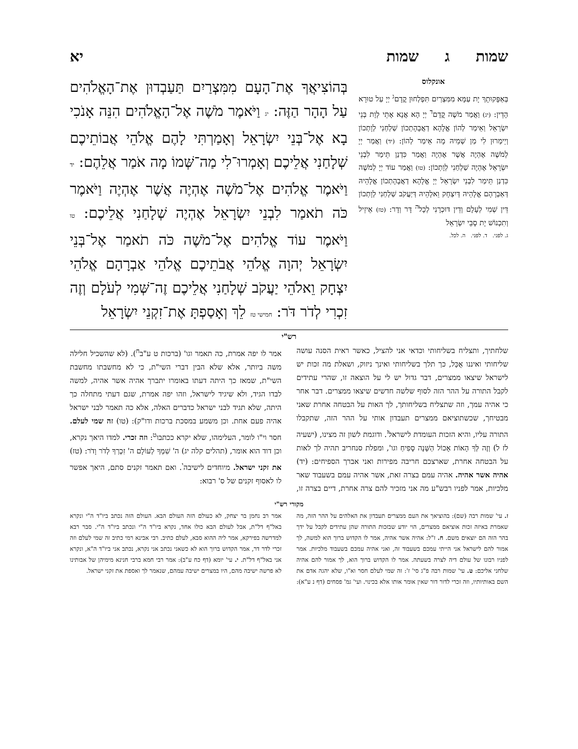שמות ג שמות יא
אונקלוס
בְּאַפָּקוּתָךְ יָת עַמָּא מִמִּצְרַיִם תִּפְלְחוּן קֳדָם<sup>ג</sup> יְיָ עַל טוּרָא הָדֵין: (יג) וַאֲמַר מֹשֶׁה קֳדָם<sup>ד</sup> יְיָ הָא אֲנָא אָתֵי לְוָת בְּנֵי יִשְׂרָאֵל וְאֵימַר לְהוֹן אֱלָהָא דַאֲבָהָתְכוֹן שַׁלְחַנִי לְוָתְכוֹן וְיֵימְרוּן לִי מַן שְׁמֵיהּ מָה אֵימַר לְהוֹן: (יד) וַאֲמַר יְיָ לְמֹשֶׁה אֶהְיֶה אֲשֶׁר אֶהְיֶה וַאֲמַר כִּדְנַן תֵּימַר לִבְנֵי יִשְׂרָאֵל אֶהְיֶה שַׁלְחַנִי לְוָתְכוֹן: (טו) וַאֲמַר עוֹד יְיָ לְמֹשֶׁה כִּדְנַן תֵּימַר לִבְנֵי יִשְׂרָאֵל יְיָ אֱלָהָא דַאֲבָהָתְכוֹן אֱלָהֵיהּ דְּאַבְרָהָם אֱלָהֵיהּ דְּיִצְחָק וֵאלָהֵיהּ דְּיַעֲקֹב שַׁלְחַנִי לְוָתְכוֹן דֵּין שְׁמִי לְעָלָם וְדֵין דּוּכְרָנִי לְכָל<sup>ה</sup> דָּר וְדָר: (טז) אֵיזֵיל וְתִכְנוֹשׁ יָת סָבֵי יִשְׂרָאֵל
ג. לפני. ד. לפני. ה. לכל.
בְּהוֹצִיאֲךָ אֶת־הָעָם מִמִּצְרַיִם תַּעַבְדוּן אֶת־הָאֱלֹהִים עַל הָהָר הַזֶּה: יג וַיֹּאמֶר מֹשֶׁה אֶל־הָאֱלֹהִים הִנֵּה אָנֹכִי בָא אֶל־בְּנֵי יִשְׂרָאֵל וְאָמַרְתִּי לָהֶם אֱלֹהֵי אֲבוֹתֵיכֶם שְׁלָחַנִי אֲלֵיכֶם וְאָמְרוּ־לִי מַה־שְּׁמוֹ מָה אֹמַר אֲלֵהֶם: יד וַיֹּאמֶר אֱלֹהִים אֶל־מֹשֶׁה אֶהְיֶה אֲשֶׁר אֶהְיֶה וַיֹּאמֶר כֹּה תֹאמַר לִבְנֵי יִשְׂרָאֵל אֶהְיֶה שְׁלָחַנִי אֲלֵיכֶם: טו וַיֹּאמֶר עוֹד אֱלֹהִים אֶל־מֹשֶׁה כֹּה תֹאמַר אֶל־בְּנֵי יִשְׂרָאֵל יְהוָה אֱלֹהֵי אֲבֹתֵיכֶם אֱלֹהֵי אַבְרָהָם אֱלֹהֵי יִצְחָק וֵאלֹהֵי יַעֲקֹב שְׁלָחַנִי אֲלֵיכֶם זֶה־שְּׁמִי לְעֹלָם וְזֶה זִכְרִי לְדֹר דֹּר: חמישי טז לֵךְ וְאָסַפְתָּ אֶת־זִקְנֵי יִשְׂרָאֵל
רש"י
שלחתיך, ותצליח בשליחותי וכדאי אני להציל, כאשר ראית הסנה עושה שליחותי ואיננו אֻכָּל, כך תלך בשליחותי ואינך ניזוק, ושאלת מה זכות יש לישראל שיצאו ממצרים, דבר גדול יש לי על הוצאה זו, שהרי עתידים לקבל התורה על ההר הזה לסוף שלשה חדשים שיצאו ממצרים. דבר אחר כי אהיה עמך, וזה שתצליח בשליחותך, לך האות על הבטחה אחרת שאני מבטיחך, שכשתוציאם ממצרים תעבדון אותי על ההר הזה, שתקבלו התורה עליו, והיא הזכות העומדת לישראל<sup>ז</sup>. ודוגמת לשון זה מצינו, (ישעיה לז ל) וְזֶה לְּךָ הָאוֹת אָכוֹל הַשָּׁנָה סָפִיחַ וגו', ומפלת סנחריב תהיה לך לאות על הבטחה אחרת, שארצכם חריבה מפירות ואני אברך הספיחים: (יד) אהיה אשר אהיה. אהיה עמם בצרה זאת, אשר אהיה עמם בשעבוד שאר מלכיות, אמר לפניו רבש"ע מה אני מזכיר להם צרה אחרת, דיים בצרה זו, אמר לו יפה אמרת, כה תאמר וגו' (ברכות ט ע"ב<sup>ח</sup>). (לא שהשכיל חלילה משה ביותר, אלא שלא הבין דברי השי"ת, כי לא מחשבתו מחשבת השי"ת, שמאז כך היתה דעתו באומרו יתברך אהיה אשר אהיה, למשה לבדו הגיד, ולא שיגיד לישראל, וזהו יפה אמרת, שגם דעתי מתחלה כך היתה, שלא תגיד לבני ישראל כדברים האלה, אלא כה תאמר לבני ישראל אהיה פעם אחת. וכן משמע במסכת ברכות ודו"ק): (טו) זה שמי לעלם. חסר וי"ו לומר, העלימהו, שלא יקרא ככתבו<sup>ט</sup>: וזה זכרי. למדו היאך נקרא, וכן דוד הוא אומר, (תהלים קלה יג) ה' שִׁמְךָ לְעוֹלָם ה' זִכְרְךָ לְדֹר וָדֹר: (טז) את זקני ישראל. מיוחדים לישיבה<sup>י</sup>. ואם תאמר זקנים סתם, היאך אפשר לו לאסוף זקנים של ס' רבוא:
מקורי רש"י
ז. עי' שמות רבה (שם): בהוציאך את העם ממצרים תעבדון את האלהים על ההר הזה, מה שאמרת באיזה זכות אוציאם ממצרים, הוי יודע שבזכות התורה שהן עתידים לקבל על ידך בהר הזה הם יוצאים משם. ח. ז"ל: אהיה אשר אהיה, אמר לו הקדוש ברוך הוא למשה, לך אמור להם לישראל אני הייתי עמכם בשעבוד זה, ואני אהיה עמכם בשעבוד מלכיות. אמר לפניו רבונו של עולם דיה לצרה בשעתה. אמר לו הקדוש ברוך הוא, לך אמור להם אהיה שלחני אליכם: ט. עי' שמות רבה פ"ג סי' ז': זה שמי לעלם חסר וא"ו, שלא יהגה אדם את השם באותיותיו, וזה זכרי לדור דור שאין אומר אותו אלא בכינוי. ועי' גמ' פסחים (דף נ ע"א): אמר רב נחמן בר יצחק, לא כעולם הזה העולם הבא. העולם הזה נכתב ביו"ד ה"י ונקרא באל"ף דל"ת, אבל לעולם הבא כולו אחד, נקרא ביו"ד ה"י ונכתב ביו"ד ה"י. סבר רבא למדרשה בפירקא, אמר ליה ההוא סבא, לעלם כתיב. רבי אבינא רמי כתיב זה שמי לעלם וזה זכרי לדר דר, אמר הקדוש ברוך הוא לא כשאני נכתב אני נקרא, נכתב אני ביו"ד ה"א, ונקרא אני באל"ף דל"ת. י. עי' יומא (דף כח ע"ב): אמר רבי חמא ברבי חנינא מימיהן של אבותינו לא פרשה ישיבה מהם, היו במצרים ישיבה עמהם, שנאמר לך ואספת את זקני ישראל.